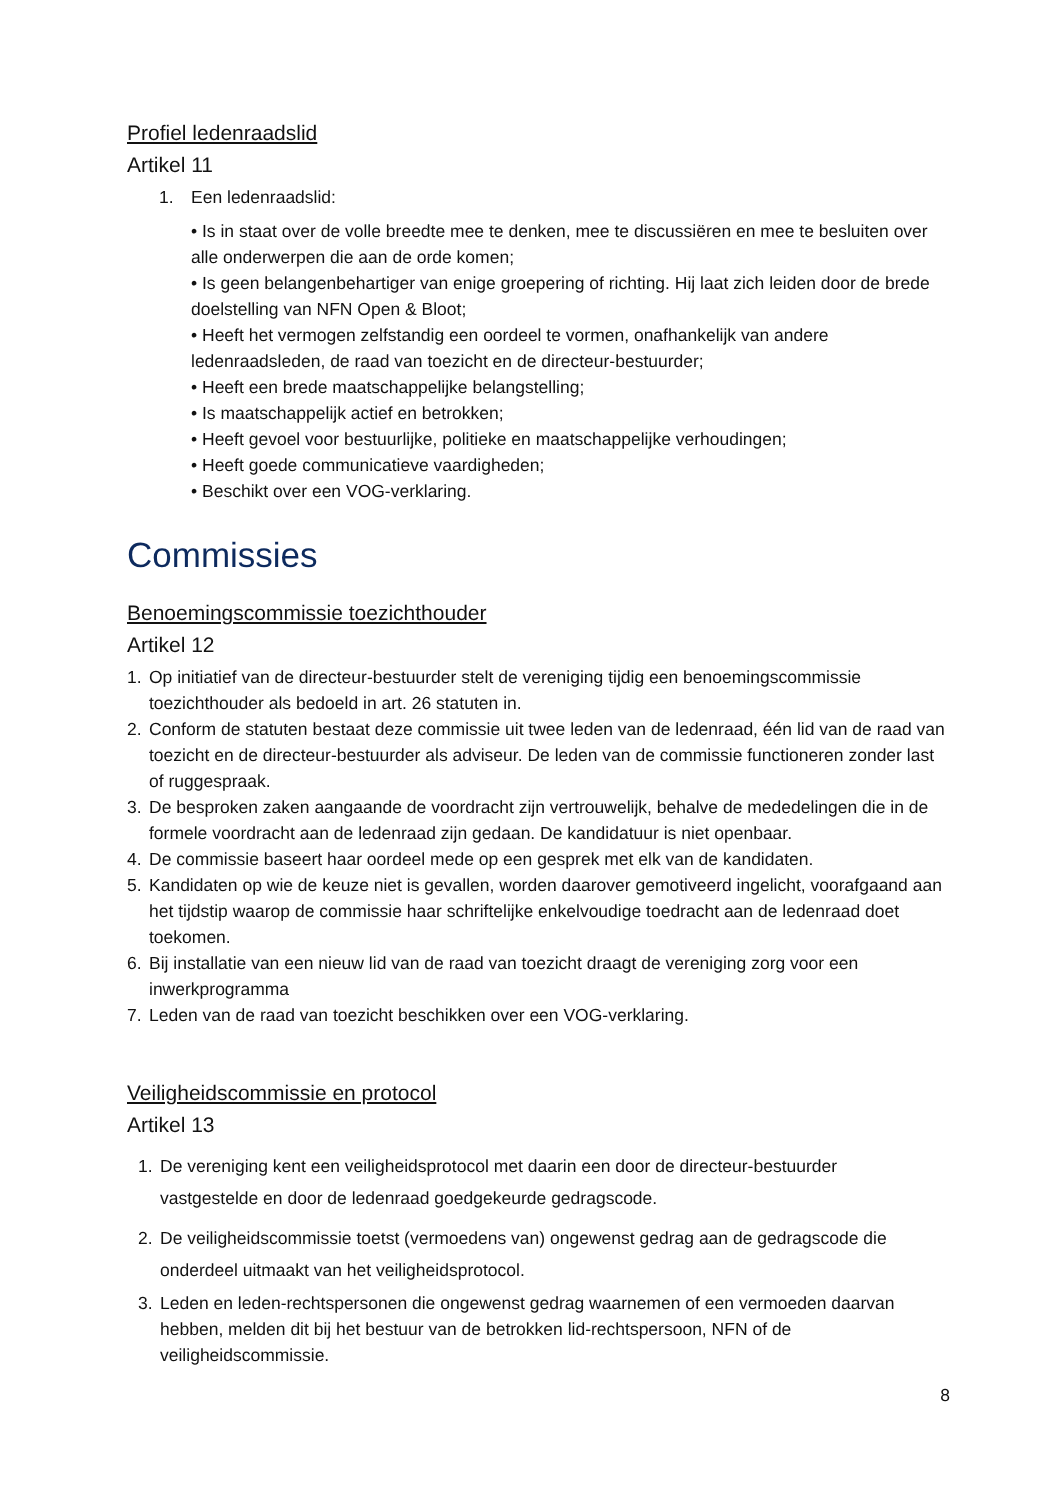Profiel ledenraadslid
Artikel 11
1. Een ledenraadslid:
• Is in staat over de volle breedte mee te denken, mee te discussiëren en mee te besluiten over alle onderwerpen die aan de orde komen;
• Is geen belangenbehartiger van enige groepering of richting. Hij laat zich leiden door de brede doelstelling van NFN Open & Bloot;
• Heeft het vermogen zelfstandig een oordeel te vormen, onafhankelijk van andere ledenraadsleden, de raad van toezicht en de directeur-bestuurder;
• Heeft een brede maatschappelijke belangstelling;
• Is maatschappelijk actief en betrokken;
• Heeft gevoel voor bestuurlijke, politieke en maatschappelijke verhoudingen;
• Heeft goede communicatieve vaardigheden;
• Beschikt over een VOG-verklaring.
Commissies
Benoemingscommissie toezichthouder
Artikel 12
1. Op initiatief van de directeur-bestuurder stelt de vereniging tijdig een benoemingscommissie toezichthouder als bedoeld in art. 26 statuten in.
2. Conform de statuten bestaat deze commissie uit twee leden van de ledenraad, één lid van de raad van toezicht en de directeur-bestuurder als adviseur. De leden van de commissie functioneren zonder last of ruggespraak.
3. De besproken zaken aangaande de voordracht zijn vertrouwelijk, behalve de mededelingen die in de formele voordracht aan de ledenraad zijn gedaan. De kandidatuur is niet openbaar.
4. De commissie baseert haar oordeel mede op een gesprek met elk van de kandidaten.
5. Kandidaten op wie de keuze niet is gevallen, worden daarover gemotiveerd ingelicht, voorafgaand aan het tijdstip waarop de commissie haar schriftelijke enkelvoudige toedracht aan de ledenraad doet toekomen.
6. Bij installatie van een nieuw lid van de raad van toezicht draagt de vereniging zorg voor een inwerkprogramma
7. Leden van de raad van toezicht beschikken over een VOG-verklaring.
Veiligheidscommissie en protocol
Artikel 13
1. De vereniging kent een veiligheidsprotocol met daarin een door de directeur-bestuurder vastgestelde en door de ledenraad goedgekeurde gedragscode.
2. De veiligheidscommissie toetst (vermoedens van) ongewenst gedrag aan de gedragscode die onderdeel uitmaakt van het veiligheidsprotocol.
3. Leden en leden-rechtspersonen die ongewenst gedrag waarnemen of een vermoeden daarvan hebben, melden dit bij het bestuur van de betrokken lid-rechtspersoon, NFN of de veiligheidscommissie.
8